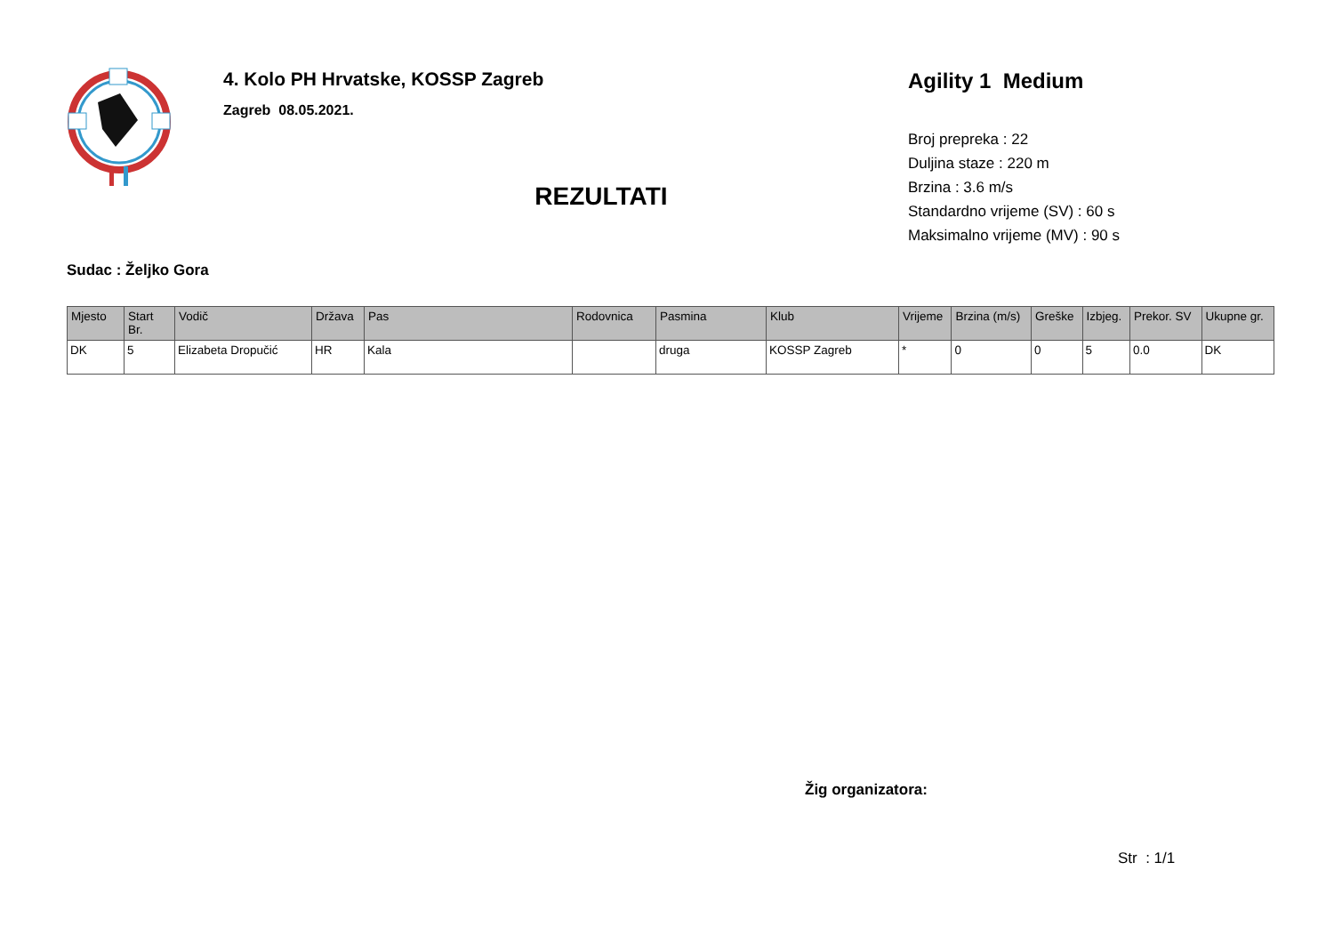4. Kolo PH Hrvatske, KOSSP Zagreb
Zagreb 08.05.2021.
REZULTATI
Agility 1 Medium
Broj prepreka : 22
Duljina staze : 220 m
Brzina : 3.6 m/s
Standardno vrijeme (SV) : 60 s
Maksimalno vrijeme (MV) : 90 s
Sudac : Željko Gora
| Mjesto | Start Br. | Vodič | Država | Pas | Rodovnica | Pasmina | Klub | Vrijeme | Brzina (m/s) | Greške | Izbjeg. | Prekor. SV | Ukupne gr. |
| --- | --- | --- | --- | --- | --- | --- | --- | --- | --- | --- | --- | --- | --- |
| DK | 5 | Elizabeta Dropučić | HR | Kala | | druga | KOSSP Zagreb | * | 0 | 0 | 5 | 0.0 | DK |
Žig organizatora:
Str : 1/1